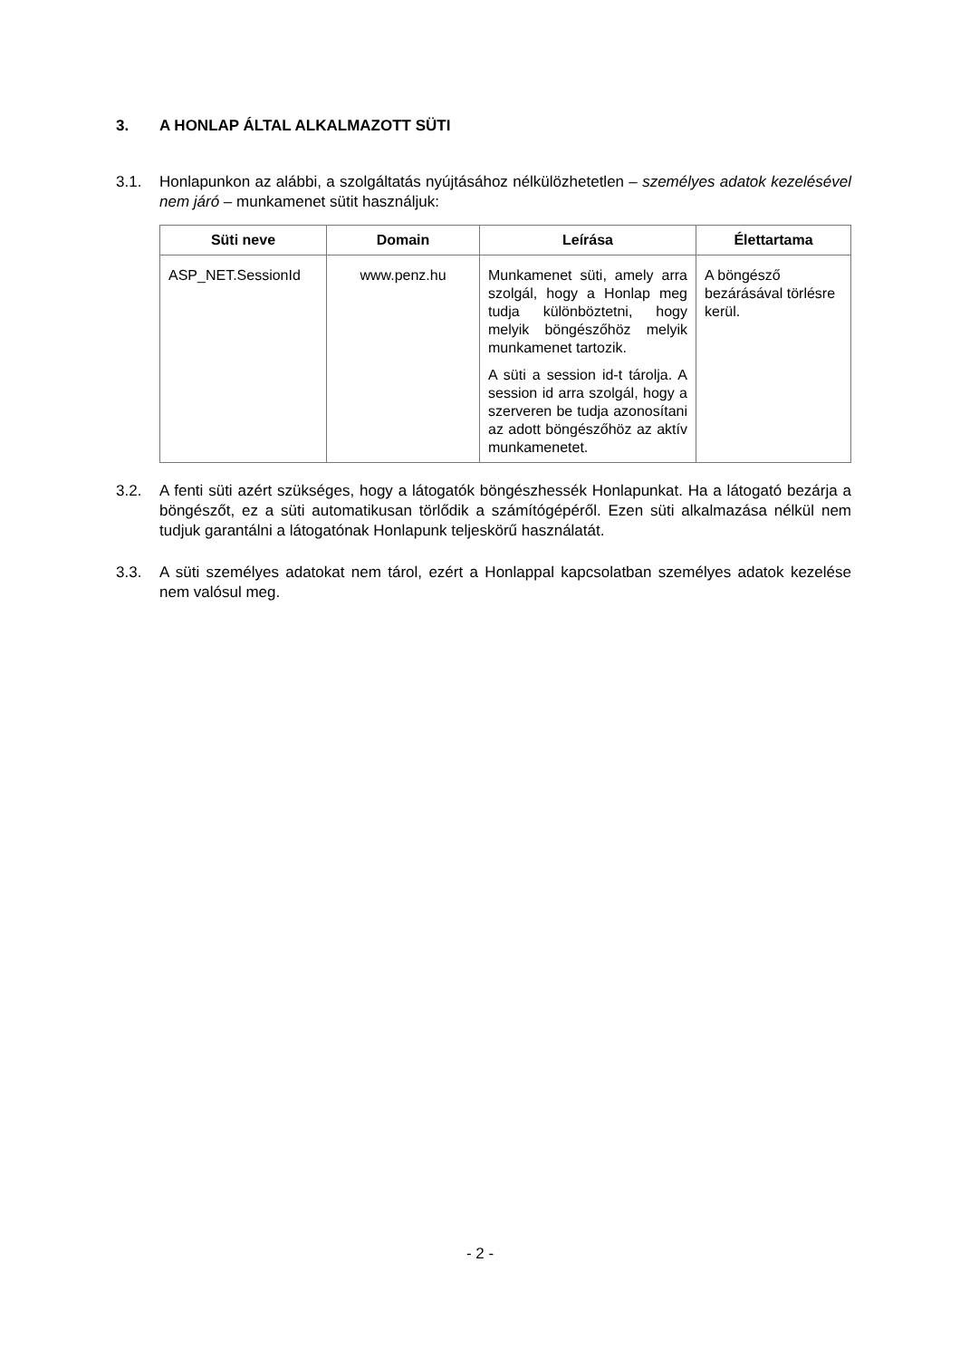3. A HONLAP ÁLTAL ALKALMAZOTT SÜTI
3.1. Honlapunkon az alábbi, a szolgáltatás nyújtásához nélkülözhetetlen – személyes adatok kezelésével nem járó – munkamenet sütit használjuk:
| Süti neve | Domain | Leírása | Élettartama |
| --- | --- | --- | --- |
| ASP_NET.SessionId | www.penz.hu | Munkamenet süti, amely arra szolgál, hogy a Honlap meg tudja különböztetni, hogy melyik böngészőhöz melyik munkamenet tartozik. A süti a session id-t tárolja. A session id arra szolgál, hogy a szerveren be tudja azonosítani az adott böngészőhöz az aktív munkamenetet. | A böngésző bezárásával törlésre kerül. |
3.2. A fenti süti azért szükséges, hogy a látogatók böngészhessék Honlapunkat. Ha a látogató bezárja a böngészőt, ez a süti automatikusan törlődik a számítógépéről. Ezen süti alkalmazása nélkül nem tudjuk garantálni a látogatónak Honlapunk teljeskörű használatát.
3.3. A süti személyes adatokat nem tárol, ezért a Honlappal kapcsolatban személyes adatok kezelése nem valósul meg.
- 2 -